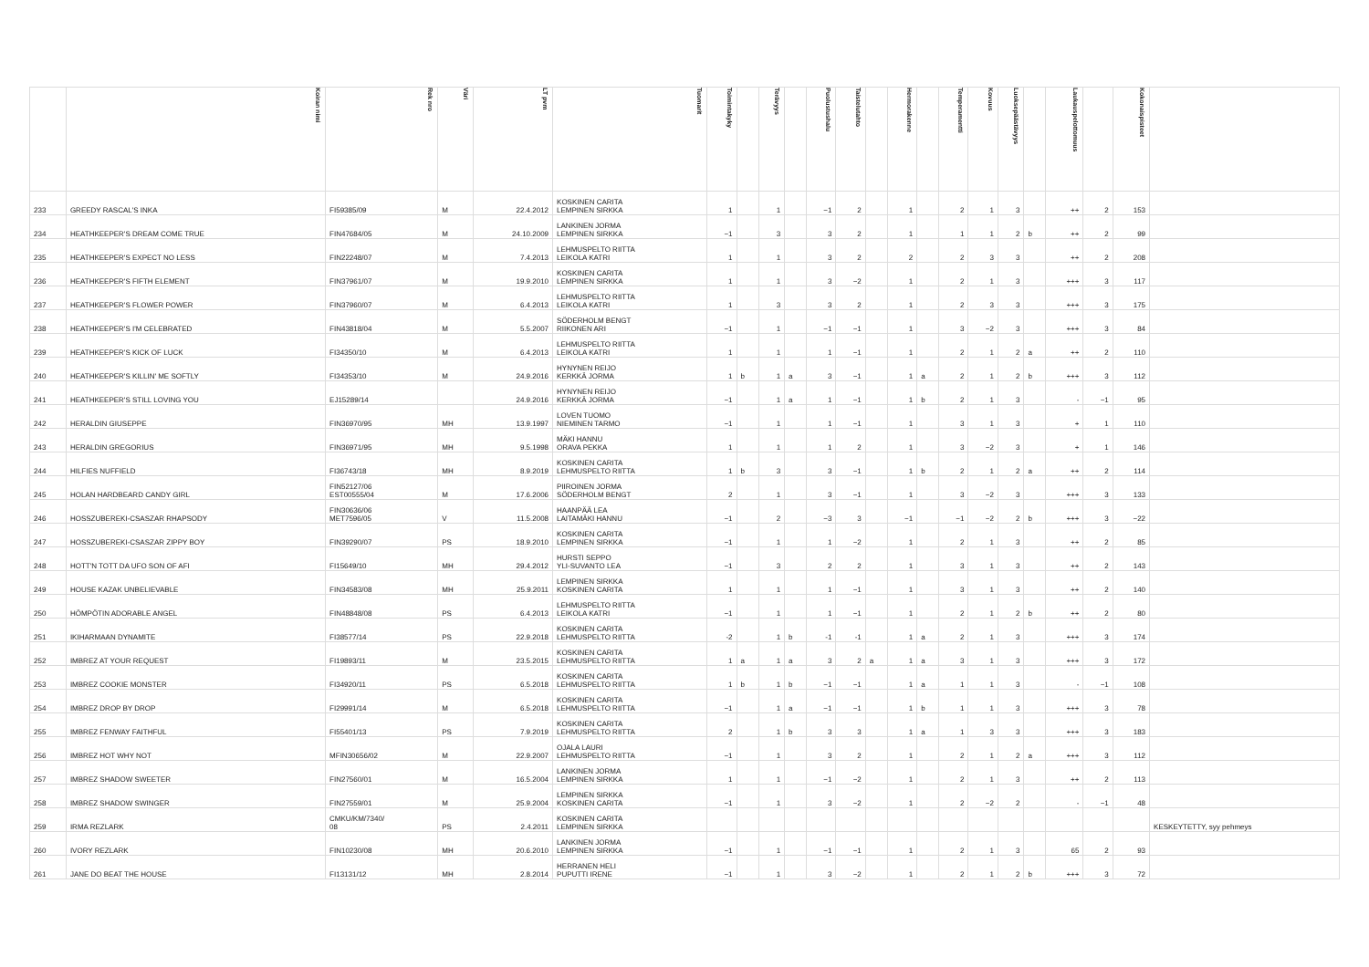| | Koiran nimi | Rek nro | Väri | LT pvm | Tuomarit | Toimintakyky | | Terävyys | | Puolustushalu | Taistelutahto | | Hermorakenne | | Temperamentti | Kovuus | Luoksepäästävyys | | Laukauspelottomuus | | Kokonaispisteet | |
| --- | --- | --- | --- | --- | --- | --- | --- | --- | --- | --- | --- | --- | --- | --- | --- | --- | --- | --- | --- | --- | --- | --- |
| 233 | GREEDY RASCAL'S INKA | FI59385/09 | M | 22.4.2012 | KOSKINEN CARITA LEMPINEN SIRKKA | 1 | | 1 | | −1 | 2 | | 1 | | 2 | 1 | 3 | | ++ | 2 | 153 | |
| 234 | HEATHKEEPER'S DREAM COME TRUE | FIN47684/05 | M | 24.10.2009 | LANKINEN JORMA LEMPINEN SIRKKA | −1 | | 3 | | 3 | 2 | | 1 | | 1 | 1 | 2 | b | ++ | 2 | 99 | |
| 235 | HEATHKEEPER'S EXPECT NO LESS | FIN22248/07 | M | 7.4.2013 | LEHMUSPELTO RIITTA LEIKOLA KATRI | 1 | | 1 | | 3 | 2 | | 2 | | 2 | 3 | 3 | | ++ | 2 | 208 | |
| 236 | HEATHKEEPER'S FIFTH ELEMENT | FIN37961/07 | M | 19.9.2010 | KOSKINEN CARITA LEMPINEN SIRKKA | 1 | | 1 | | 3 | −2 | | 1 | | 2 | 1 | 3 | | +++ | 3 | 117 | |
| 237 | HEATHKEEPER'S FLOWER POWER | FIN37960/07 | M | 6.4.2013 | LEHMUSPELTO RIITTA LEIKOLA KATRI | 1 | | 3 | | 3 | 2 | | 1 | | 2 | 3 | 3 | | +++ | 3 | 175 | |
| 238 | HEATHKEEPER'S I'M CELEBRATED | FIN43818/04 | M | 5.5.2007 | SÖDERHOLM BENGT RIIKONEN ARI | −1 | | 1 | | −1 | −1 | | 1 | | 3 | −2 | 3 | | +++ | 3 | 84 | |
| 239 | HEATHKEEPER'S KICK OF LUCK | FI34350/10 | M | 6.4.2013 | LEHMUSPELTO RIITTA LEIKOLA KATRI | 1 | | 1 | | 1 | −1 | | 1 | | 2 | 1 | 2 | a | ++ | 2 | 110 | |
| 240 | HEATHKEEPER'S KILLIN' ME SOFTLY | FI34353/10 | M | 24.9.2016 | HYNYNEN REIJO KERKKÄ JORMA | 1 | b | 1 | a | 3 | −1 | | 1 | a | 2 | 1 | 2 | b | +++ | 3 | 112 | |
| 241 | HEATHKEEPER'S STILL LOVING YOU | EJ15289/14 | | 24.9.2016 | HYNYNEN REIJO KERKKÄ JORMA | −1 | | 1 | a | 1 | −1 | | 1 | b | 2 | 1 | 3 | | - | −1 | 95 | |
| 242 | HERALDIN GIUSEPPE | FIN36970/95 | MH | 13.9.1997 | LOVEN TUOMO NIEMINEN TARMO | −1 | | 1 | | 1 | −1 | | 1 | | 3 | 1 | 3 | | + | 1 | 110 | |
| 243 | HERALDIN GREGORIUS | FIN36971/95 | MH | 9.5.1998 | MÄKI HANNU ORAVA PEKKA | 1 | | 1 | | 1 | 2 | | 1 | | 3 | −2 | 3 | | + | 1 | 146 | |
| 244 | HILFIES NUFFIELD | FI36743/18 | MH | 8.9.2019 | KOSKINEN CARITA LEHMUSPELTO RIITTA | 1 | b | 3 | | 3 | −1 | | 1 | b | 2 | 1 | 2 | a | ++ | 2 | 114 | |
| 245 | HOLAN HARDBEARD CANDY GIRL | FIN52127/06 EST00555/04 | M | 17.6.2006 | PIIROINEN JORMA SÖDERHOLM BENGT | 2 | | 1 | | 3 | −1 | | 1 | | 3 | −2 | 3 | | +++ | 3 | 133 | |
| 246 | HOSSZUBEREKI-CSASZAR RHAPSODY | FIN30636/06 MET7596/05 | V | 11.5.2008 | HAANPÄÄ LEA LAITAMÄKI HANNU | −1 | | 2 | | −3 | 3 | | −1 | | −1 | −2 | 2 | b | +++ | 3 | −22 | |
| 247 | HOSSZUBEREKI-CSASZAR ZIPPY BOY | FIN39290/07 | PS | 18.9.2010 | KOSKINEN CARITA LEMPINEN SIRKKA | −1 | | 1 | | 1 | −2 | | 1 | | 2 | 1 | 3 | | ++ | 2 | 85 | |
| 248 | HOTT'N TOTT DA UFO SON OF AFI | FI15649/10 | MH | 29.4.2012 | HURSTI SEPPO YLI-SUVANTO LEA | −1 | | 3 | | 2 | 2 | | 1 | | 3 | 1 | 3 | | ++ | 2 | 143 | |
| 249 | HOUSE KAZAK UNBELIEVABLE | FIN34583/08 | MH | 25.9.2011 | LEMPINEN SIRKKA KOSKINEN CARITA | 1 | | 1 | | 1 | −1 | | 1 | | 3 | 1 | 3 | | ++ | 2 | 140 | |
| 250 | HÖMPÖTIN ADORABLE ANGEL | FIN48848/08 | PS | 6.4.2013 | LEHMUSPELTO RIITTA LEIKOLA KATRI | −1 | | 1 | | 1 | −1 | | 1 | | 2 | 1 | 2 | b | ++ | 2 | 80 | |
| 251 | IKIHARMAAN DYNAMITE | FI38577/14 | PS | 22.9.2018 | KOSKINEN CARITA LEHMUSPELTO RIITTA | -2 | | 1 | b | -1 | -1 | | 1 | a | 2 | 1 | 3 | | +++ | 3 | 174 | |
| 252 | IMBREZ AT YOUR REQUEST | FI19893/11 | M | 23.5.2015 | KOSKINEN CARITA LEHMUSPELTO RIITTA | 1 | a | 1 | a | 3 | 2 | a | 1 | a | 3 | 1 | 3 | | +++ | 3 | 172 | |
| 253 | IMBREZ COOKIE MONSTER | FI34920/11 | PS | 6.5.2018 | KOSKINEN CARITA LEHMUSPELTO RIITTA | 1 | b | 1 | b | −1 | −1 | | 1 | a | 1 | 1 | 3 | | - | −1 | 108 | |
| 254 | IMBREZ DROP BY DROP | FI29991/14 | M | 6.5.2018 | KOSKINEN CARITA LEHMUSPELTO RIITTA | −1 | | 1 | a | −1 | −1 | | 1 | b | 1 | 1 | 3 | | +++ | 3 | 78 | |
| 255 | IMBREZ FENWAY FAITHFUL | FI55401/13 | PS | 7.9.2019 | KOSKINEN CARITA LEHMUSPELTO RIITTA | 2 | | 1 | b | 3 | 3 | | 1 | a | 1 | 3 | 3 | | +++ | 3 | 183 | |
| 256 | IMBREZ HOT WHY NOT | MFIN30656/02 | M | 22.9.2007 | OJALA LAURI LEHMUSPELTO RIITTA | −1 | | 1 | | 3 | 2 | | 1 | | 2 | 1 | 2 | a | +++ | 3 | 112 | |
| 257 | IMBREZ SHADOW SWEETER | FIN27560/01 | M | 16.5.2004 | LANKINEN JORMA LEMPINEN SIRKKA | 1 | | 1 | | −1 | −2 | | 1 | | 2 | 1 | 3 | | ++ | 2 | 113 | |
| 258 | IMBREZ SHADOW SWINGER | FIN27559/01 | M | 25.9.2004 | LEMPINEN SIRKKA KOSKINEN CARITA | −1 | | 1 | | 3 | −2 | | 1 | | 2 | −2 | 2 | | - | −1 | 48 | |
| 259 | IRMA REZLARK | CMKU/KM/7340/ 08 | PS | 2.4.2011 | KOSKINEN CARITA LEMPINEN SIRKKA | | | | | | | | | | | | | | | | | KESKEYTETTY, syy pehmeys |
| 260 | IVORY REZLARK | FIN10230/08 | MH | 20.6.2010 | LANKINEN JORMA LEMPINEN SIRKKA | −1 | | 1 | | −1 | −1 | | 1 | | 2 | 1 | 3 | | 65 | 2 | 93 | |
| 261 | JANE DO BEAT THE HOUSE | FI13131/12 | MH | 2.8.2014 | HERRANEN HELI PUPUTTI IRENE | −1 | | 1 | | 3 | −2 | | 1 | | 2 | 1 | 2 | b | +++ | 3 | 72 | |